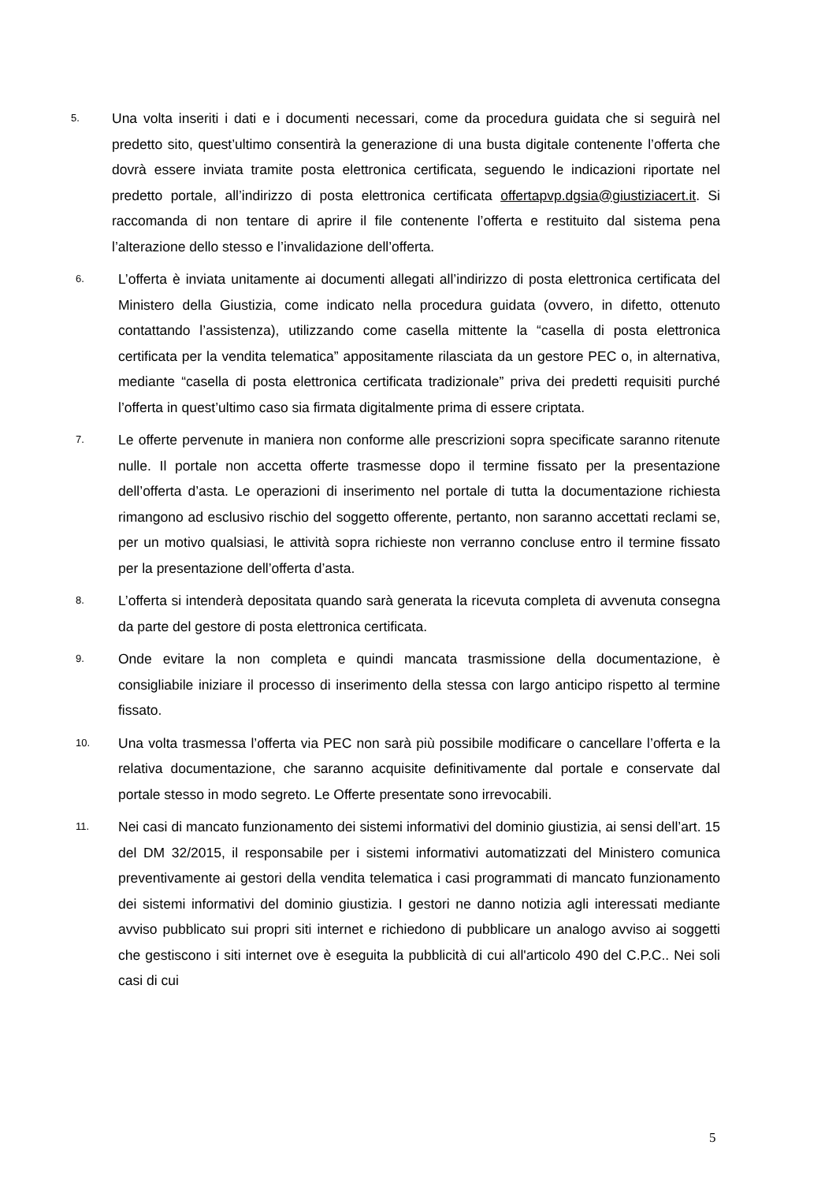5.
Una volta inseriti i dati e i documenti necessari, come da procedura guidata che si seguirà nel predetto sito, quest’ultimo consentirà la generazione di una busta digitale contenente l’offerta che dovrà essere inviata tramite posta elettronica certificata, seguendo le indicazioni riportate nel predetto portale, all’indirizzo di posta elettronica certificata offertapvp.dgsia@giustiziacert.it. Si raccomanda di non tentare di aprire il file contenente l’offerta e restituito dal sistema pena l’alterazione dello stesso e l’invalidazione dell’offerta.
6.
L’offerta è inviata unitamente ai documenti allegati all’indirizzo di posta elettronica certificata del Ministero della Giustizia, come indicato nella procedura guidata (ovvero, in difetto, ottenuto contattando l’assistenza), utilizzando come casella mittente la “casella di posta elettronica certificata per la vendita telematica” appositamente rilasciata da un gestore PEC o, in alternativa, mediante “casella di posta elettronica certificata tradizionale” priva dei predetti requisiti purché l’offerta in quest’ultimo caso sia firmata digitalmente prima di essere criptata.
7.
Le offerte pervenute in maniera non conforme alle prescrizioni sopra specificate saranno ritenute nulle. Il portale non accetta offerte trasmesse dopo il termine fissato per la presentazione dell’offerta d’asta. Le operazioni di inserimento nel portale di tutta la documentazione richiesta rimangono ad esclusivo rischio del soggetto offerente, pertanto, non saranno accettati reclami se, per un motivo qualsiasi, le attività sopra richieste non verranno concluse entro il termine fissato per la presentazione dell’offerta d’asta.
8.
L’offerta si intenderà depositata quando sarà generata la ricevuta completa di avvenuta consegna da parte del gestore di posta elettronica certificata.
9.
Onde evitare la non completa e quindi mancata trasmissione della documentazione, è consigliabile iniziare il processo di inserimento della stessa con largo anticipo rispetto al termine fissato.
10.
Una volta trasmessa l’offerta via PEC non sarà più possibile modificare o cancellare l’offerta e la relativa documentazione, che saranno acquisite definitivamente dal portale e conservate dal portale stesso in modo segreto. Le Offerte presentate sono irrevocabili.
11.
Nei casi di mancato funzionamento dei sistemi informativi del dominio giustizia, ai sensi dell’art. 15 del DM 32/2015, il responsabile per i sistemi informativi automatizzati del Ministero comunica preventivamente ai gestori della vendita telematica i casi programmati di mancato funzionamento dei sistemi informativi del dominio giustizia. I gestori ne danno notizia agli interessati mediante avviso pubblicato sui propri siti internet e richiedono di pubblicare un analogo avviso ai soggetti che gestiscono i siti internet ove è eseguita la pubblicità di cui all'articolo 490 del C.P.C.. Nei soli casi di cui
5